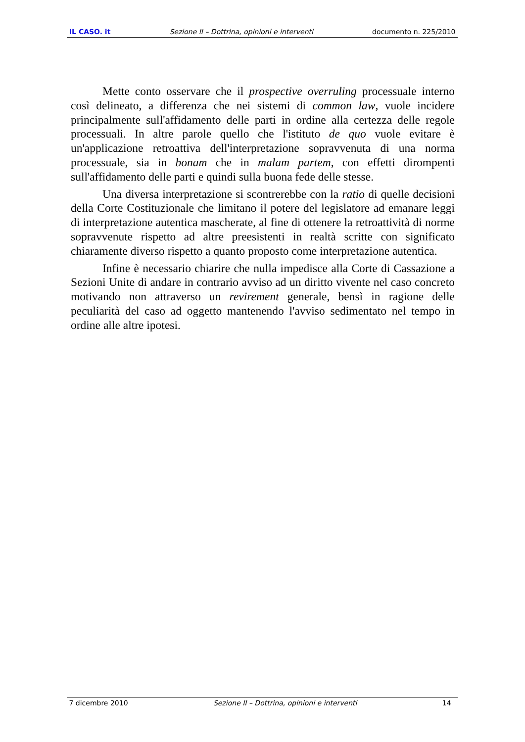IL CASO. it Sezione II – Dottrina, opinioni e interventi documento n. 225/2010
Mette conto osservare che il prospective overruling processuale interno così delineato, a differenza che nei sistemi di common law, vuole incidere principalmente sull'affidamento delle parti in ordine alla certezza delle regole processuali. In altre parole quello che l'istituto de quo vuole evitare è un'applicazione retroattiva dell'interpretazione sopravvenuta di una norma processuale, sia in bonam che in malam partem, con effetti dirompenti sull'affidamento delle parti e quindi sulla buona fede delle stesse.
Una diversa interpretazione si scontrerebbe con la ratio di quelle decisioni della Corte Costituzionale che limitano il potere del legislatore ad emanare leggi di interpretazione autentica mascherate, al fine di ottenere la retroattività di norme sopravvenute rispetto ad altre preesistenti in realtà scritte con significato chiaramente diverso rispetto a quanto proposto come interpretazione autentica.
Infine è necessario chiarire che nulla impedisce alla Corte di Cassazione a Sezioni Unite di andare in contrario avviso ad un diritto vivente nel caso concreto motivando non attraverso un revirement generale, bensì in ragione delle peculiarità del caso ad oggetto mantenendo l'avviso sedimentato nel tempo in ordine alle altre ipotesi.
7 dicembre 2010 Sezione II – Dottrina, opinioni e interventi 14